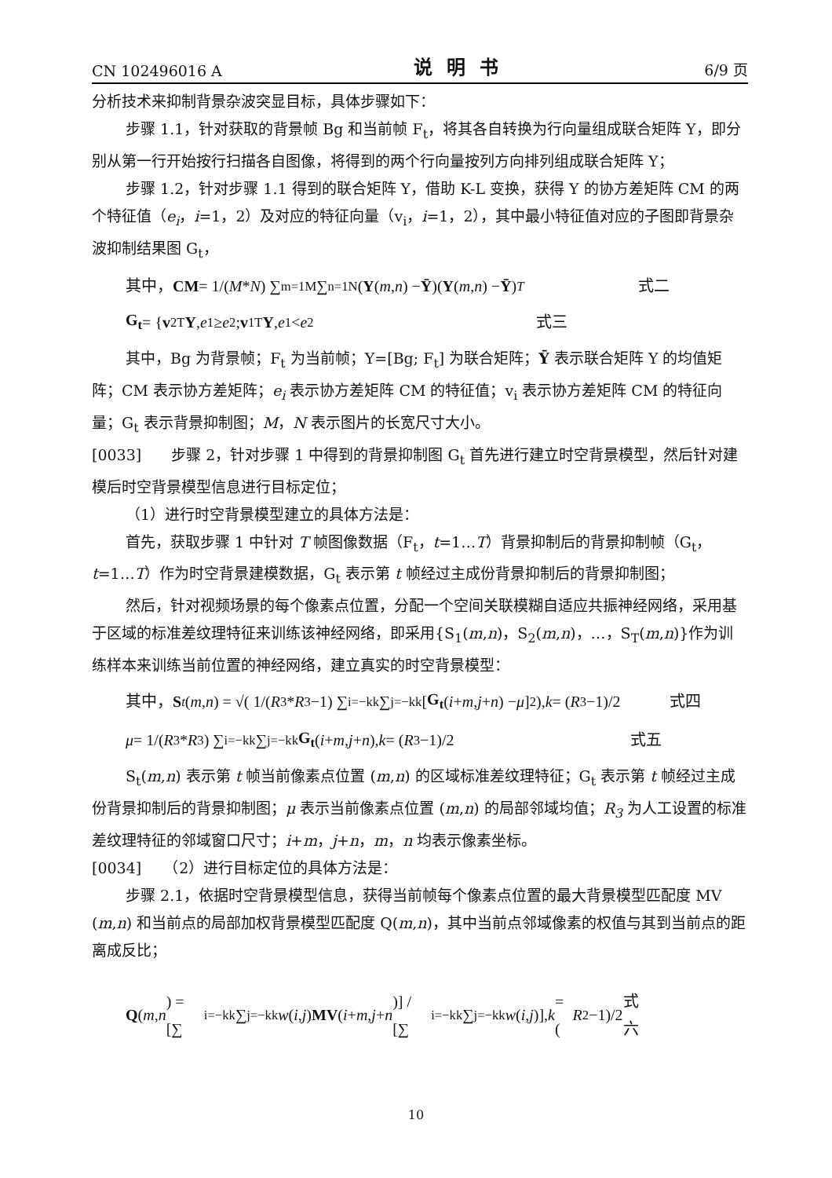CN 102496016 A 说明书 6/9 页
分析技术来抑制背景杂波突显目标，具体步骤如下：
步骤 1.1，针对获取的背景帧 Bg 和当前帧 F<sub>t</sub>，将其各自转换为行向量组成联合矩阵 Y，即分别从第一行开始按行扫描各自图像，将得到的两个行向量按列方向排列组成联合矩阵 Y；
步骤 1.2，针对步骤 1.1 得到的联合矩阵 Y，借助 K-L 变换，获得 Y 的协方差矩阵 CM 的两个特征值（e<sub>i</sub>，i=1，2）及对应的特征向量（v<sub>i</sub>，i=1，2），其中最小特征值对应的子图即背景杂波抑制结果图 G<sub>t</sub>，
其中， CM = 1/(M * N) ∑<sub>m=1</sub><sup>M</sup>∑<sub>n=1</sub><sup>N</sup>(Y (m, n) − Ȳ)(Y (m, n) − Ȳ)<sup>T</sup> 式二
G<sub>t</sub> = { v<sub>2</sub><sup>T</sup> Y, e<sub>1</sub> ≥ e<sub>2</sub> ; v<sub>1</sub><sup>T</sup> Y, e<sub>1</sub> < e<sub>2</sub> 式三
其中，Bg 为背景帧；F<sub>t</sub> 为当前帧；Y=[Bg; F<sub>t</sub>] 为联合矩阵；Ȳ 表示联合矩阵 Y 的均值矩阵；CM 表示协方差矩阵；e<sub>i</sub> 表示协方差矩阵 CM 的特征值；v<sub>i</sub> 表示协方差矩阵 CM 的特征向量；G<sub>t</sub> 表示背景抑制图；M，N 表示图片的长宽尺寸大小。
[0033]　　步骤 2，针对步骤 1 中得到的背景抑制图 G<sub>t</sub> 首先进行建立时空背景模型，然后针对建模后时空背景模型信息进行目标定位；
（1）进行时空背景模型建立的具体方法是：
首先，获取步骤 1 中针对 T 帧图像数据（F<sub>t</sub>，t=1…T）背景抑制后的背景抑制帧（G<sub>t</sub>，t=1…T）作为时空背景建模数据，G<sub>t</sub> 表示第 t 帧经过主成份背景抑制后的背景抑制图；
然后，针对视频场景的每个像素点位置，分配一个空间关联模糊自适应共振神经网络，采用基于区域的标准差纹理特征来训练该神经网络，即采用{S<sub>1</sub>(m,n)，S<sub>2</sub>(m,n)，…，S<sub>T</sub>(m,n)}作为训练样本来训练当前位置的神经网络，建立真实的时空背景模型：
其中， S<sub>t</sub> (m, n) = √( 1/(R<sub>3</sub>* R<sub>3</sub>−1) ∑<sub>i=−k</sub><sup>k</sup>∑<sub>j=−k</sub><sup>k</sup>[G<sub>t</sub> (i + m, j + n) − μ]<sup>2</sup> ), k = (R<sub>3</sub>−1)/2 式四
μ = 1/(R<sub>3</sub>* R<sub>3</sub>) ∑<sub>i=−k</sub><sup>k</sup>∑<sub>j=−k</sub><sup>k</sup> G<sub>t</sub> (i + m, j + n), k = (R<sub>3</sub>−1)/2 式五
S<sub>t</sub>(m,n) 表示第 t 帧当前像素点位置 (m,n) 的区域标准差纹理特征；G<sub>t</sub> 表示第 t 帧经过主成份背景抑制后的背景抑制图；μ 表示当前像素点位置 (m,n) 的局部邻域均值；R<sub>3</sub> 为人工设置的标准差纹理特征的邻域窗口尺寸；i+m，j+n，m，n 均表示像素坐标。
[0034]　　（2）进行目标定位的具体方法是：
步骤 2.1，依据时空背景模型信息，获得当前帧每个像素点位置的最大背景模型匹配度 MV (m,n) 和当前点的局部加权背景模型匹配度 Q(m,n)，其中当前点邻域像素的权值与其到当前点的距离成反比；
Q (m, n) = [∑<sub>i=−k</sub><sup>k</sup>∑<sub>j=−k</sub><sup>k</sup> w (i, j) MV (i + m, j + n)] / [∑<sub>i=−k</sub><sup>k</sup>∑<sub>j=−k</sub><sup>k</sup> w (i, j)], k = (R<sub>2</sub>−1)/2 式六
10